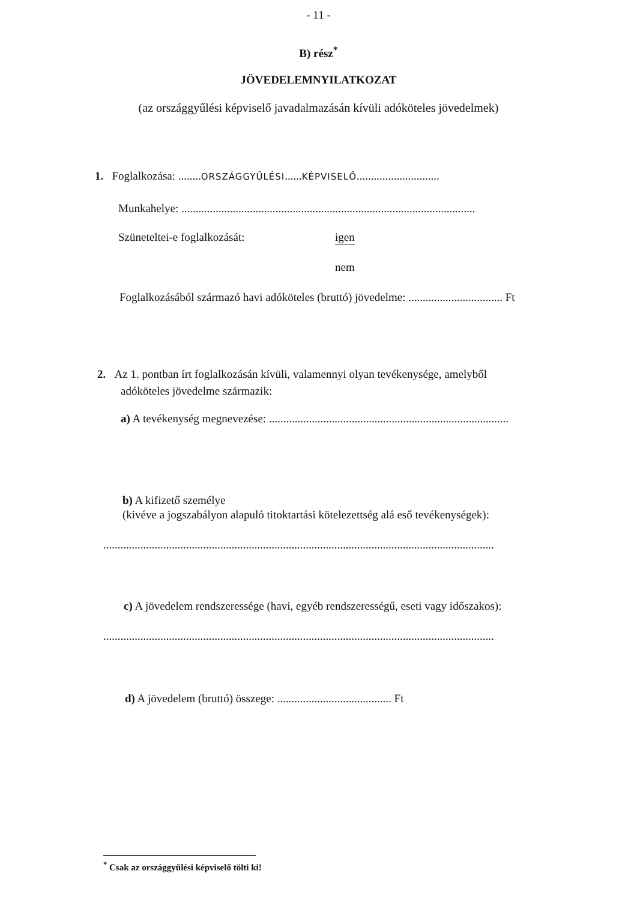- 11 -
B) rész<sup>*</sup>
JÖVEDELEMNYILATKOZAT
(az országgyűlési képviselő javadalmazásán kívüli adóköteles jövedelmek)
1. Foglalkozása: ........ORSZÁGGYŰLÉSI......KÉPVISELŐ.............................
Munkahelye: .......................................................................................................
Szüneteltei-e foglalkozását: igen
nem
Foglalkozásából származó havi adóköteles (bruttó) jövedelme: ................................. Ft
2. Az 1. pontban írt foglalkozásán kívüli, valamennyi olyan tevékenysége, amelyből
adóköteles jövedelme származik:
a) A tevékenység megnevezése: ....................................................................................
b) A kifizető személye
(kivéve a jogszabályon alapuló titoktartási kötelezettség alá eső tevékenységek):
.........................................................................................................................................
c) A jövedelem rendszeressége (havi, egyéb rendszerességű, eseti vagy időszakos):
.........................................................................................................................................
d) A jövedelem (bruttó) összege: ........................................ Ft
<sup>*</sup> Csak az országgyűlési képviselő tölti ki!